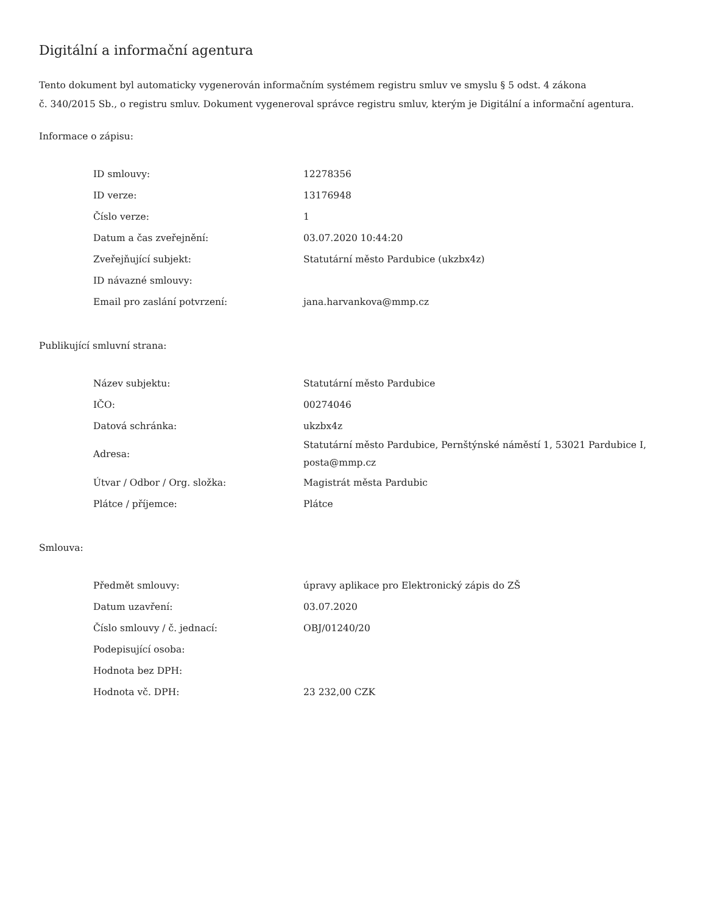Digitální a informační agentura
Tento dokument byl automaticky vygenerován informačním systémem registru smluv ve smyslu § 5 odst. 4 zákona
č. 340/2015 Sb., o registru smluv. Dokument vygeneroval správce registru smluv, kterým je Digitální a informační agentura.
Informace o zápisu:
| ID smlouvy: | 12278356 |
| ID verze: | 13176948 |
| Číslo verze: | 1 |
| Datum a čas zveřejnění: | 03.07.2020 10:44:20 |
| Zveřejňující subjekt: | Statutární město Pardubice (ukzbx4z) |
| ID návazné smlouvy: | |
| Email pro zaslání potvrzení: | jana.harvankova@mmp.cz |
Publikující smluvní strana:
| Název subjektu: | Statutární město Pardubice |
| IČO: | 00274046 |
| Datová schránka: | ukzbx4z |
| Adresa: | Statutární město Pardubice, Pernštýnské náměstí 1, 53021 Pardubice I, posta@mmp.cz |
| Útvar / Odbor / Org. složka: | Magistrát města Pardubic |
| Plátce / příjemce: | Plátce |
Smlouva:
| Předmět smlouvy: | úpravy aplikace pro Elektronický zápis do ZŠ |
| Datum uzavření: | 03.07.2020 |
| Číslo smlouvy / č. jednací: | OBJ/01240/20 |
| Podepisující osoba: | |
| Hodnota bez DPH: | |
| Hodnota vč. DPH: | 23 232,00 CZK |